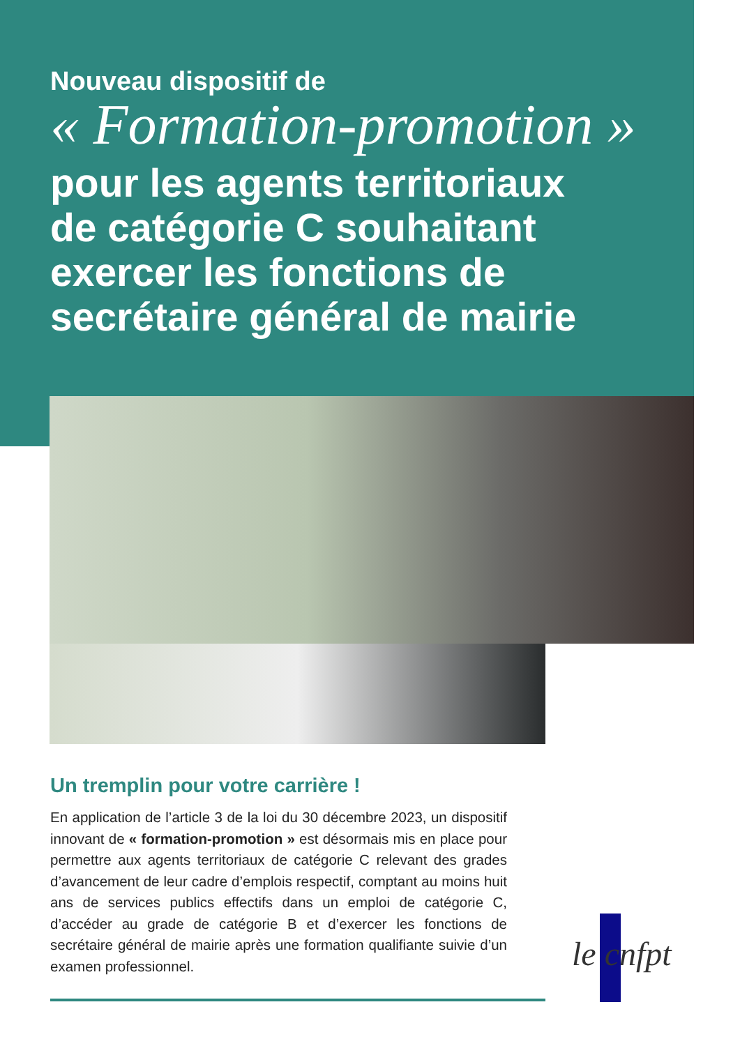Nouveau dispositif de
« Formation-promotion »
pour les agents territoriaux
de catégorie C souhaitant
exercer les fonctions de
secrétaire général de mairie
Un tremplin pour votre carrière !
En application de l’article 3 de la loi du 30 décembre 2023, un dispositif innovant de « formation-promotion » est désormais mis en place pour permettre aux agents territoriaux de catégorie C relevant des grades d’avancement de leur cadre d’emplois respectif, comptant au moins huit ans de services publics effectifs dans un emploi de catégorie C, d’accéder au grade de catégorie B et d’exercer les fonctions de secrétaire général de mairie après une formation qualifiante suivie d’un examen professionnel.
le cnfpt